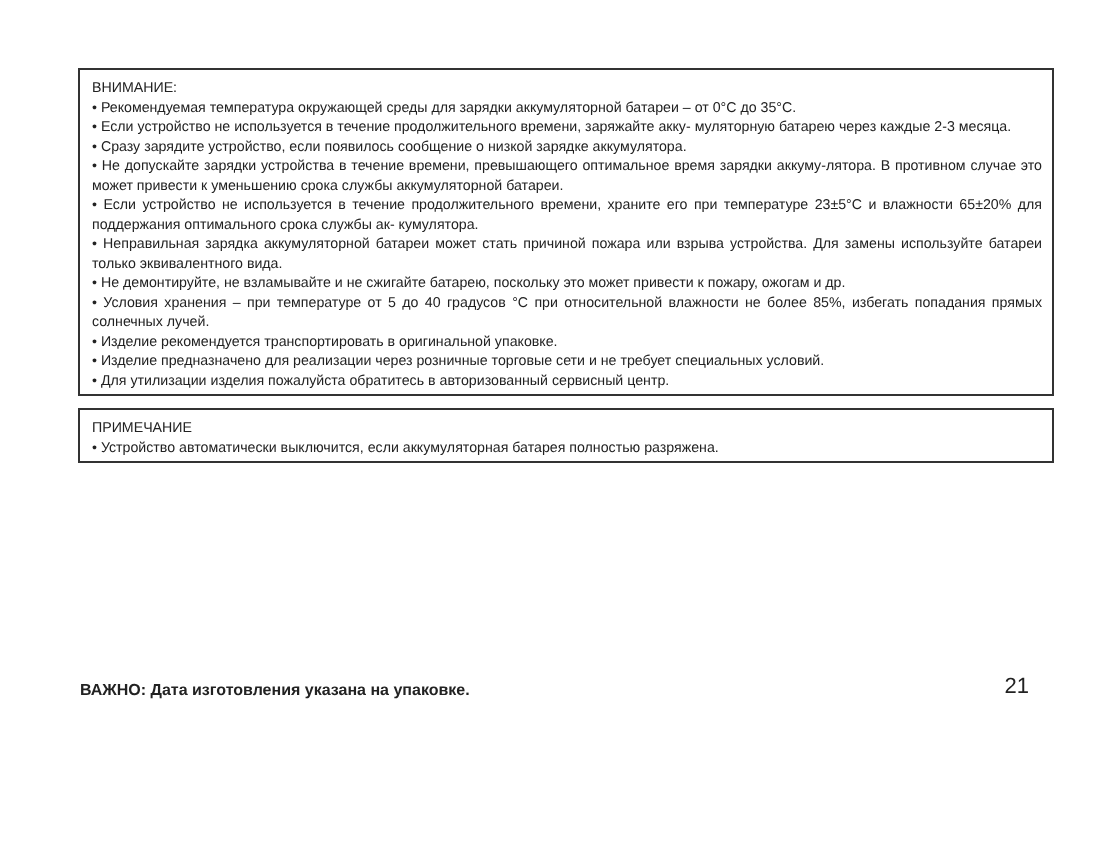ВНИМАНИЕ:
• Рекомендуемая температура окружающей среды для зарядки аккумуляторной батареи – от 0°С до 35°С.
• Если устройство не используется в течение продолжительного времени, заряжайте акку- муляторную батарею через каждые 2-3 месяца.
• Сразу зарядите устройство, если появилось сообщение о низкой зарядке аккумулятора.
• Не допускайте зарядки устройства в течение времени, превышающего оптимальное время зарядки аккуму-лятора. В противном случае это может привести к уменьшению срока службы аккумуляторной батареи.
• Если устройство не используется в течение продолжительного времени, храните его при температуре 23±5°С и влажности 65±20% для поддержания оптимального срока службы ак- кумулятора.
• Неправильная зарядка аккумуляторной батареи может стать причиной пожара или взрыва устройства. Для замены используйте батареи только эквивалентного вида.
• Не демонтируйте, не взламывайте и не сжигайте батарею, поскольку это может привести к пожару, ожогам и др.
• Условия хранения – при температуре от 5 до 40 градусов °С при относительной влажности не более 85%, избегать попадания прямых солнечных лучей.
• Изделие рекомендуется транспортировать в оригинальной упаковке.
• Изделие предназначено для реализации через розничные торговые сети и не требует специальных условий.
• Для утилизации изделия пожалуйста обратитесь в авторизованный сервисный центр.
ПРИМЕЧАНИЕ
• Устройство автоматически выключится, если аккумуляторная батарея полностью разряжена.
ВАЖНО: Дата изготовления указана на упаковке. 21